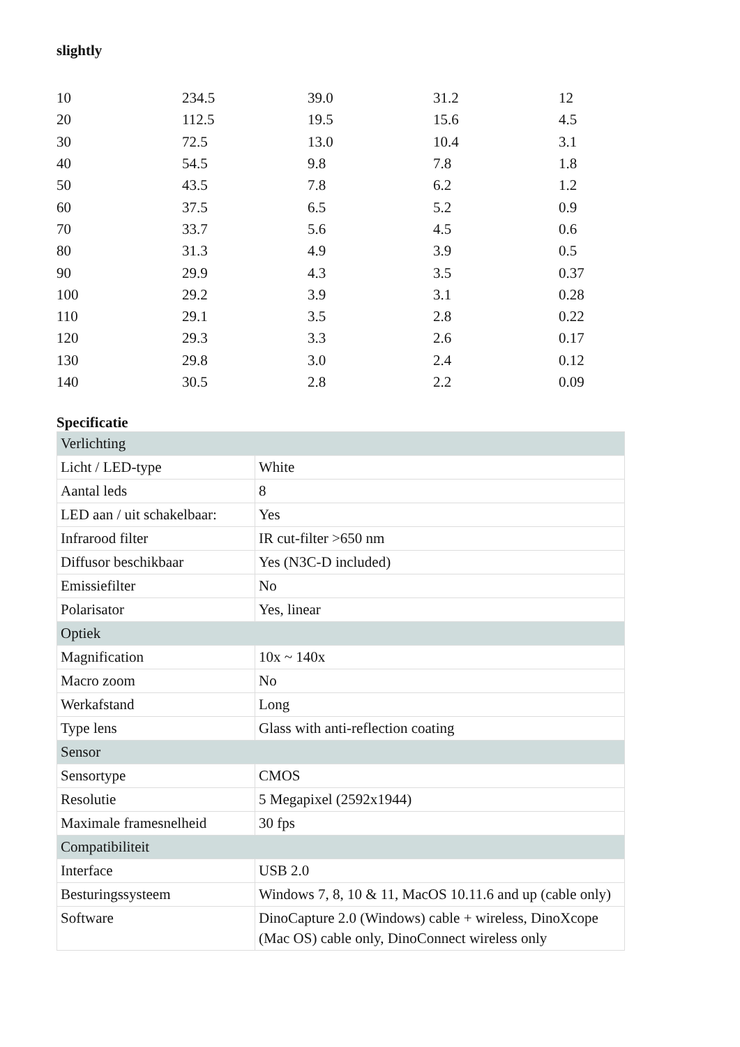slightly
| 10 | 234.5 | 39.0 | 31.2 | 12 |
| 20 | 112.5 | 19.5 | 15.6 | 4.5 |
| 30 | 72.5 | 13.0 | 10.4 | 3.1 |
| 40 | 54.5 | 9.8 | 7.8 | 1.8 |
| 50 | 43.5 | 7.8 | 6.2 | 1.2 |
| 60 | 37.5 | 6.5 | 5.2 | 0.9 |
| 70 | 33.7 | 5.6 | 4.5 | 0.6 |
| 80 | 31.3 | 4.9 | 3.9 | 0.5 |
| 90 | 29.9 | 4.3 | 3.5 | 0.37 |
| 100 | 29.2 | 3.9 | 3.1 | 0.28 |
| 110 | 29.1 | 3.5 | 2.8 | 0.22 |
| 120 | 29.3 | 3.3 | 2.6 | 0.17 |
| 130 | 29.8 | 3.0 | 2.4 | 0.12 |
| 140 | 30.5 | 2.8 | 2.2 | 0.09 |
Specificatie
| Verlichting | |
| Licht / LED-type | White |
| Aantal leds | 8 |
| LED aan / uit schakelbaar: | Yes |
| Infrarood filter | IR cut-filter >650 nm |
| Diffusor beschikbaar | Yes (N3C-D included) |
| Emissiefilter | No |
| Polarisator | Yes, linear |
| Optiek | |
| Magnification | 10x ~ 140x |
| Macro zoom | No |
| Werkafstand | Long |
| Type lens | Glass with anti-reflection coating |
| Sensor | |
| Sensortype | CMOS |
| Resolutie | 5 Megapixel (2592x1944) |
| Maximale framesnelheid | 30 fps |
| Compatibiliteit | |
| Interface | USB 2.0 |
| Besturingssysteem | Windows 7, 8, 10 & 11, MacOS 10.11.6 and up (cable only) |
| Software | DinoCapture 2.0 (Windows) cable + wireless, DinoXcope (Mac OS) cable only, DinoConnect wireless only |